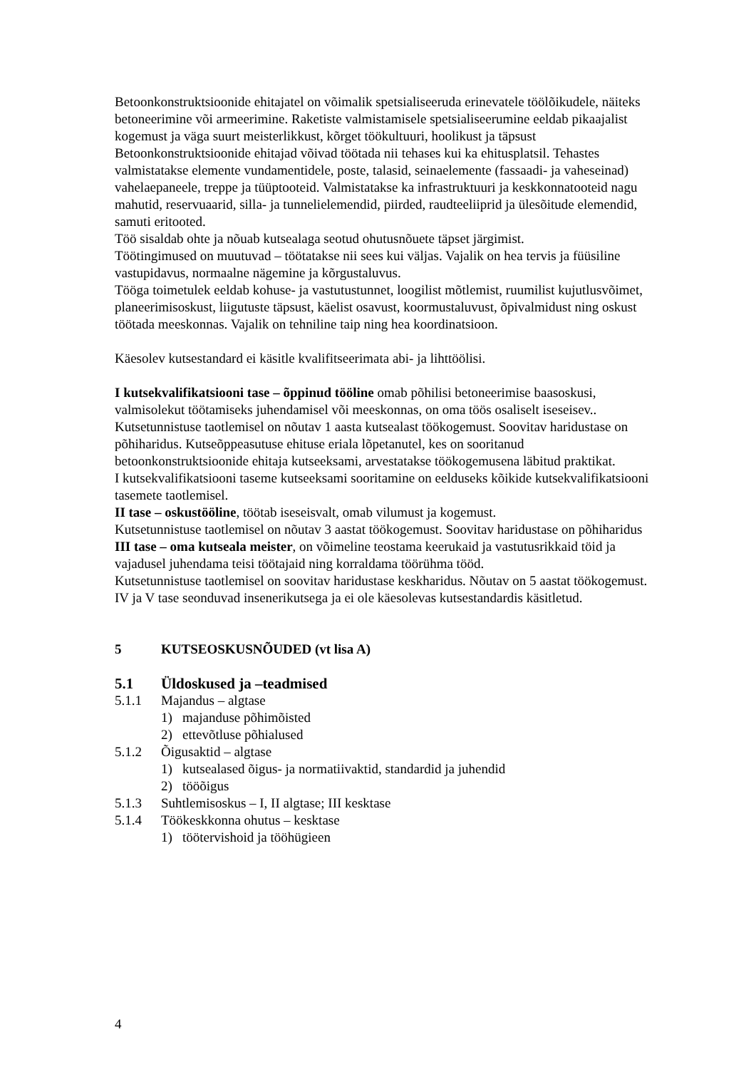Betoonkonstruktsioonide ehitajatel on võimalik spetsialiseeruda erinevatele töölõikudele, näiteks betoneerimine või armeerimine. Raketiste valmistamisele spetsialiseerumine eeldab pikaajalist kogemust ja väga suurt meisterlikkust, kõrget töökultuuri, hoolikust ja täpsust
Betoonkonstruktsioonide ehitajad võivad töötada nii tehases kui ka ehitusplatsil. Tehastes valmistatakse elemente vundamentidele, poste, talasid, seinaelemente (fassaadi- ja vaheseinad) vahelaepaneele, treppe ja tüüptooteid. Valmistatakse ka infrastruktuuri ja keskkonnatooteid nagu mahutid, reservuaarid, silla- ja tunnelielemendid, piirded, raudteeliiprid ja ülesõitude elemendid, samuti eritooted.
Töö sisaldab ohte ja nõuab kutsealaga seotud ohutusnõuete täpset järgimist.
Töötingimused on muutuvad – töötatakse nii sees kui väljas. Vajalik on hea tervis ja füüsiline vastupidavus, normaalne nägemine ja kõrgustaluvus.
Tööga toimetulek eeldab kohuse- ja vastutustunnet, loogilist mõtlemist, ruumilist kujutlusvõimet, planeerimisoskust, liigutuste täpsust, käelist osavust, koormustaluvust, õpivalmidust ning oskust töötada meeskonnas. Vajalik on tehniline taip ning hea koordinatsioon.
Käesolev kutsestandard ei käsitle kvalifitseerimata abi- ja lihttöölisi.
I kutsekvalifikatsiooni tase – õppinud tööline omab põhilisi betoneerimise baasoskusi, valmisolekut töötamiseks juhendamisel või meeskonnas, on oma töös osaliselt iseseisev..
Kutsetunnistuse taotlemisel on nõutav 1 aasta kutsealast töökogemust. Soovitav haridustase on põhiharidus. Kutseõppeasutuse ehituse eriala lõpetanutel, kes on sooritanud betoonkonstruktsioonide ehitaja kutseeksami, arvestatakse töökogemusena läbitud praktikat.
I kutsekvalifikatsiooni taseme kutseeksami sooritamine on eelduseks kõikide kutsekvalifikatsiooni tasemete taotlemisel.
II tase – oskustööline, töötab iseseisvalt, omab vilumust ja kogemust.
Kutsetunnistuse taotlemisel on nõutav 3 aastat töökogemust. Soovitav haridustase on põhiharidus
III tase – oma kutseala meister, on võimeline teostama keerukaid ja vastutusrikkaid töid ja vajadusel juhendama teisi töötajaid ning korraldama töörühma tööd.
Kutsetunnistuse taotlemisel on soovitav haridustase keskharidus. Nõutav on 5 aastat töökogemust.
IV ja V tase seonduvad insenerikutsega ja ei ole käesolevas kutsestandardis käsitletud.
5 KUTSEOSKUSNÕUDED (vt lisa A)
5.1 Üldoskused ja –teadmised
5.1.1 Majandus – algtase
1) majanduse põhimõisted
2) ettevõtluse põhialused
5.1.2 Õigusaktid – algtase
1) kutsealased õigus- ja normatiivaktid, standardid ja juhendid
2) tööõigus
5.1.3 Suhtlemisoskus – I, II algtase; III kesktase
5.1.4 Töökeskkonna ohutus – kesktase
1) töötervishoid ja tööhügieen
4